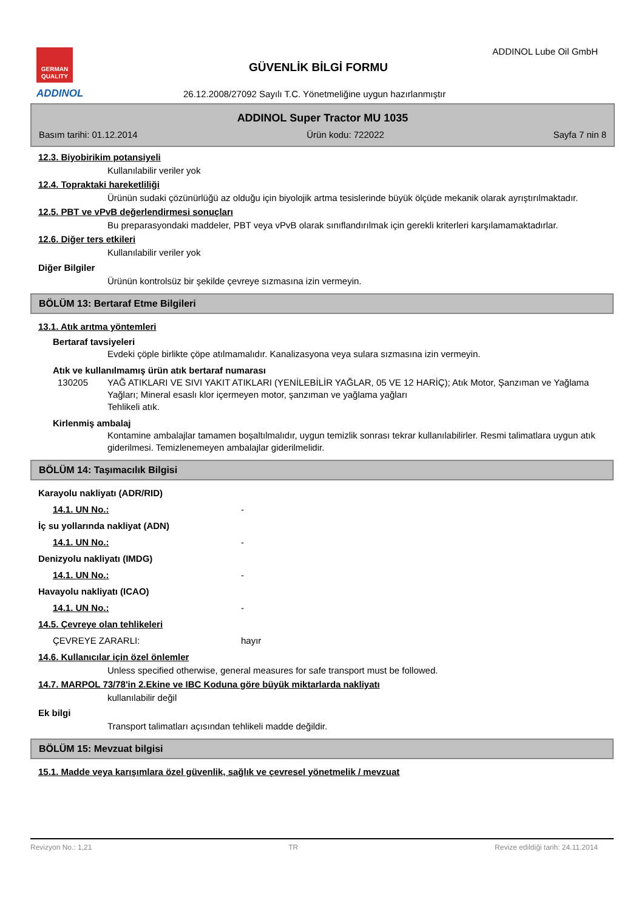GERMAN
QUALITY
ADDINOL
GÜVENLİK BİLGİ FORMU
ADDINOL Lube Oil GmbH
26.12.2008/27092 Sayılı T.C. Yönetmeliğine uygun hazırlanmıştır
ADDINOL Super Tractor MU 1035
Basım tarihi: 01.12.2014 Ürün kodu: 722022 Sayfa 7 nin 8
12.3. Biyobirikim potansiyeli
Kullanılabilir veriler yok
12.4. Topraktaki hareketliliği
Ürünün sudaki çözünürlüğü az olduğu için biyolojik artma tesislerinde büyük ölçüde mekanik olarak ayrıştırılmaktadır.
12.5. PBT ve vPvB değerlendirmesi sonuçları
Bu preparasyondaki maddeler, PBT veya vPvB olarak sınıflandırılmak için gerekli kriterleri karşılamamaktadırlar.
12.6. Diğer ters etkileri
Kullanılabilir veriler yok
Diğer Bilgiler
Ürünün kontrolsüz bir şekilde çevreye sızmasına izin vermeyin.
BÖLÜM 13: Bertaraf Etme Bilgileri
13.1. Atık arıtma yöntemleri
Bertaraf tavsiyeleri
Evdeki çöple birlikte çöpe atılmamalıdır. Kanalizasyona veya sulara sızmasına izin vermeyin.
Atık ve kullanılmamış ürün atık bertaraf numarası
130205 YAĞ ATIKLARI VE SIVI YAKIT ATIKLARI (YENİLEBİLİR YAĞLAR, 05 VE 12 HARİÇ); Atık Motor, Şanzıman ve Yağlama Yağları; Mineral esaslı klor içermeyen motor, şanzıman ve yağlama yağları
Tehlikeli atık.
Kirlenmiş ambalaj
Kontamine ambalajlar tamamen boşaltılmalıdır, uygun temizlik sonrası tekrar kullanılabilirler. Resmi talimatlara uygun atık giderilmesi. Temizlenemeyen ambalajlar giderilmelidir.
BÖLÜM 14: Taşımacılık Bilgisi
Karayolu nakliyatı (ADR/RID)
14.1. UN No.: -
İç su yollarında nakliyat (ADN)
14.1. UN No.: -
Denizyolu nakliyatı (IMDG)
14.1. UN No.: -
Havayolu nakliyatı (ICAO)
14.1. UN No.: -
14.5. Çevreye olan tehlikeleri
ÇEVREYE ZARARLI: hayır
14.6. Kullanıcılar için özel önlemler
Unless specified otherwise, general measures for safe transport must be followed.
14.7. MARPOL 73/78'in 2.Ekine ve IBC Koduna göre büyük miktarlarda nakliyatı
kullanılabilir değil
Ek bilgi
Transport talimatları açısından tehlikeli madde değildir.
BÖLÜM 15: Mevzuat bilgisi
15.1. Madde veya karışımlara özel güvenlik, sağlık ve çevresel yönetmelik / mevzuat
Revizyon No.: 1,21 TR Revize edildiği tarih: 24.11.2014